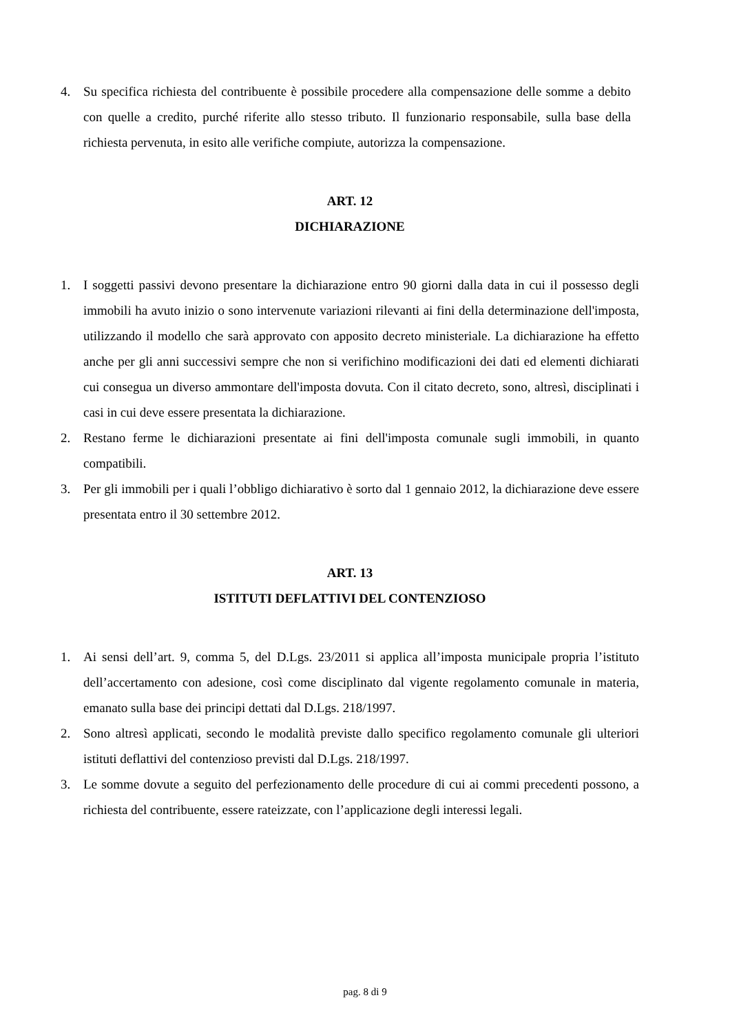4. Su specifica richiesta del contribuente è possibile procedere alla compensazione delle somme a debito con quelle a credito, purché riferite allo stesso tributo. Il funzionario responsabile, sulla base della richiesta pervenuta, in esito alle verifiche compiute, autorizza la compensazione.
ART. 12
DICHIARAZIONE
1. I soggetti passivi devono presentare la dichiarazione entro 90 giorni dalla data in cui il possesso degli immobili ha avuto inizio o sono intervenute variazioni rilevanti ai fini della determinazione dell'imposta, utilizzando il modello che sarà approvato con apposito decreto ministeriale. La dichiarazione ha effetto anche per gli anni successivi sempre che non si verifichino modificazioni dei dati ed elementi dichiarati cui consegua un diverso ammontare dell'imposta dovuta. Con il citato decreto, sono, altresì, disciplinati i casi in cui deve essere presentata la dichiarazione.
2. Restano ferme le dichiarazioni presentate ai fini dell'imposta comunale sugli immobili, in quanto compatibili.
3. Per gli immobili per i quali l’obbligo dichiarativo è sorto dal 1 gennaio 2012, la dichiarazione deve essere presentata entro il 30 settembre 2012.
ART. 13
ISTITUTI DEFLATTIVI DEL CONTENZIOSO
1. Ai sensi dell’art. 9, comma 5, del D.Lgs. 23/2011 si applica all’imposta municipale propria l’istituto dell’accertamento con adesione, così come disciplinato dal vigente regolamento comunale in materia, emanato sulla base dei principi dettati dal D.Lgs. 218/1997.
2. Sono altresì applicati, secondo le modalità previste dallo specifico regolamento comunale gli ulteriori istituti deflattivi del contenzioso previsti dal D.Lgs. 218/1997.
3. Le somme dovute a seguito del perfezionamento delle procedure di cui ai commi precedenti possono, a richiesta del contribuente, essere rateizzate, con l’applicazione degli interessi legali.
pag. 8 di 9